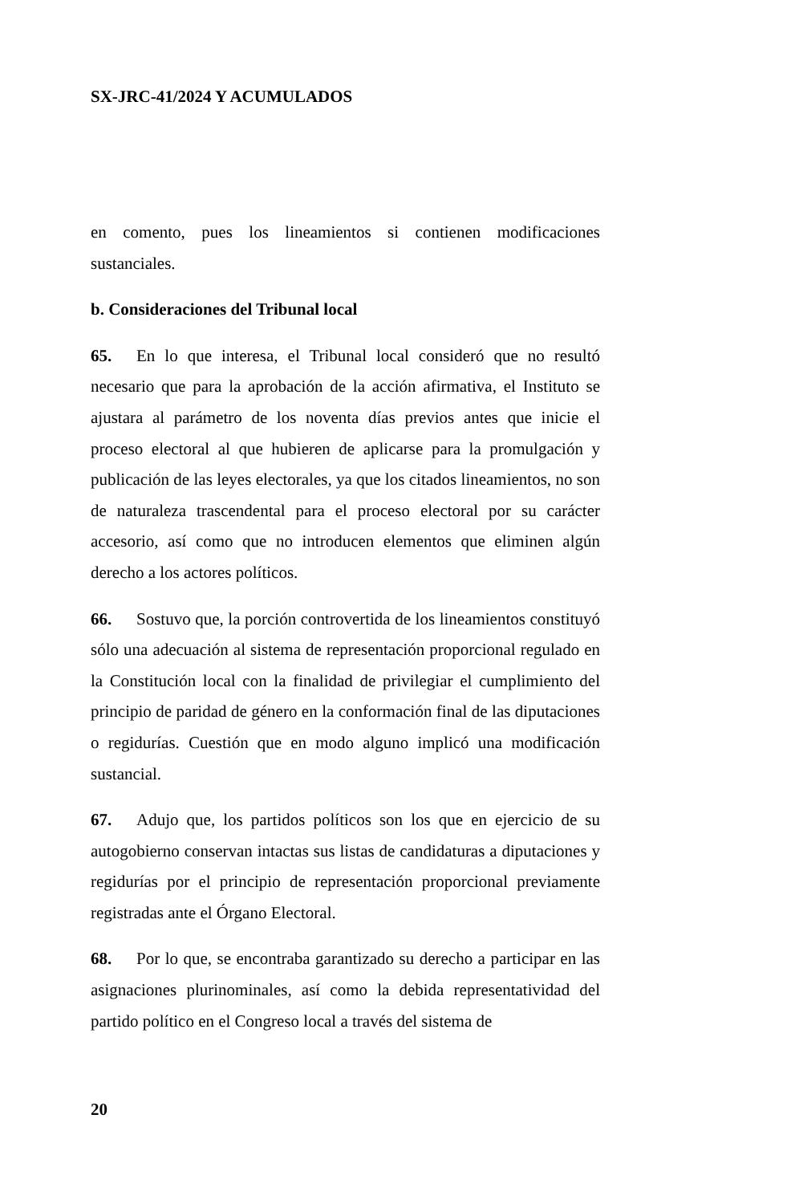SX-JRC-41/2024 Y ACUMULADOS
en comento, pues los lineamientos si contienen modificaciones sustanciales.
b. Consideraciones del Tribunal local
65. En lo que interesa, el Tribunal local consideró que no resultó necesario que para la aprobación de la acción afirmativa, el Instituto se ajustara al parámetro de los noventa días previos antes que inicie el proceso electoral al que hubieren de aplicarse para la promulgación y publicación de las leyes electorales, ya que los citados lineamientos, no son de naturaleza trascendental para el proceso electoral por su carácter accesorio, así como que no introducen elementos que eliminen algún derecho a los actores políticos.
66. Sostuvo que, la porción controvertida de los lineamientos constituyó sólo una adecuación al sistema de representación proporcional regulado en la Constitución local con la finalidad de privilegiar el cumplimiento del principio de paridad de género en la conformación final de las diputaciones o regidurías. Cuestión que en modo alguno implicó una modificación sustancial.
67. Adujo que, los partidos políticos son los que en ejercicio de su autogobierno conservan intactas sus listas de candidaturas a diputaciones y regidurías por el principio de representación proporcional previamente registradas ante el Órgano Electoral.
68. Por lo que, se encontraba garantizado su derecho a participar en las asignaciones plurinominales, así como la debida representatividad del partido político en el Congreso local a través del sistema de
20